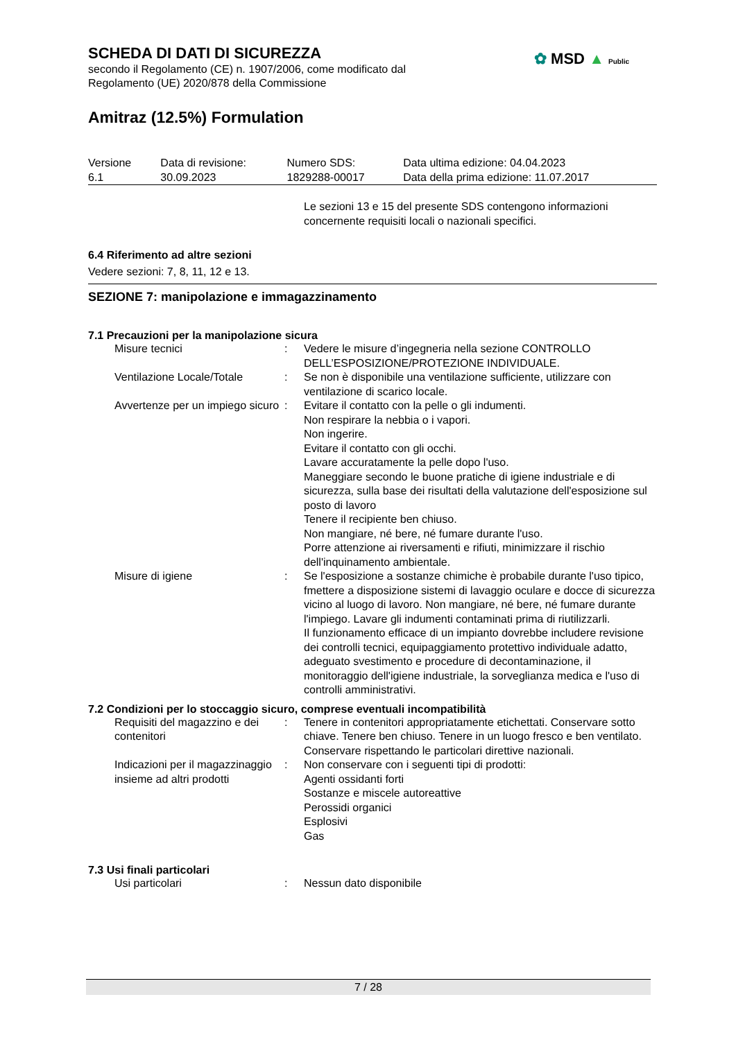SCHEDA DI DATI DI SICUREZZA
secondo il Regolamento (CE) n. 1907/2006, come modificato dal
Regolamento (UE) 2020/878 della Commissione
Amitraz (12.5%) Formulation
| Versione 6.1 | Data di revisione: 30.09.2023 | Numero SDS: 1829288-00017 | Data ultima edizione: 04.04.2023 Data della prima edizione: 11.07.2017 |
Le sezioni 13 e 15 del presente SDS contengono informazioni concernente requisiti locali o nazionali specifici.
6.4 Riferimento ad altre sezioni
Vedere sezioni: 7, 8, 11, 12 e 13.
SEZIONE 7: manipolazione e immagazzinamento
7.1 Precauzioni per la manipolazione sicura
| Misure tecnici | : | Vedere le misure d’ingegneria nella sezione CONTROLLO DELL’ESPOSIZIONE/PROTEZIONE INDIVIDUALE. |
| Ventilazione Locale/Totale | : | Se non è disponibile una ventilazione sufficiente, utilizzare con ventilazione di scarico locale. |
| Avvertenze per un impiego sicuro | : | Evitare il contatto con la pelle o gli indumenti. Non respirare la nebbia o i vapori. Non ingerire. Evitare il contatto con gli occhi. Lavare accuratamente la pelle dopo l'uso. Maneggiare secondo le buone pratiche di igiene industriale e di sicurezza, sulla base dei risultati della valutazione dell'esposizione sul posto di lavoro Tenere il recipiente ben chiuso. Non mangiare, né bere, né fumare durante l'uso. Porre attenzione ai riversamenti e rifiuti, minimizzare il rischio dell'inquinamento ambientale. |
| Misure di igiene | : | Se l'esposizione a sostanze chimiche è probabile durante l'uso tipico, fmettere a disposizione sistemi di lavaggio oculare e docce di sicurezza vicino al luogo di lavoro. Non mangiare, né bere, né fumare durante l'impiego. Lavare gli indumenti contaminati prima di riutilizzarli. Il funzionamento efficace di un impianto dovrebbe includere revisione dei controlli tecnici, equipaggiamento protettivo individuale adatto, adeguato svestimento e procedure di decontaminazione, il monitoraggio dell'igiene industriale, la sorveglianza medica e l'uso di controlli amministrativi. |
7.2 Condizioni per lo stoccaggio sicuro, comprese eventuali incompatibilità
| Requisiti del magazzino e dei contenitori | : | Tenere in contenitori appropriatamente etichettati. Conservare sotto chiave. Tenere ben chiuso. Tenere in un luogo fresco e ben ventilato. Conservare rispettando le particolari direttive nazionali. |
| Indicazioni per il magazzinaggio insieme ad altri prodotti | : | Non conservare con i seguenti tipi di prodotti: Agenti ossidanti forti Sostanze e miscele autoreattive Perossidi organici Esplosivi Gas |
7.3 Usi finali particolari
| Usi particolari | : | Nessun dato disponibile |
✿ MSD ▲ Public
7 / 28